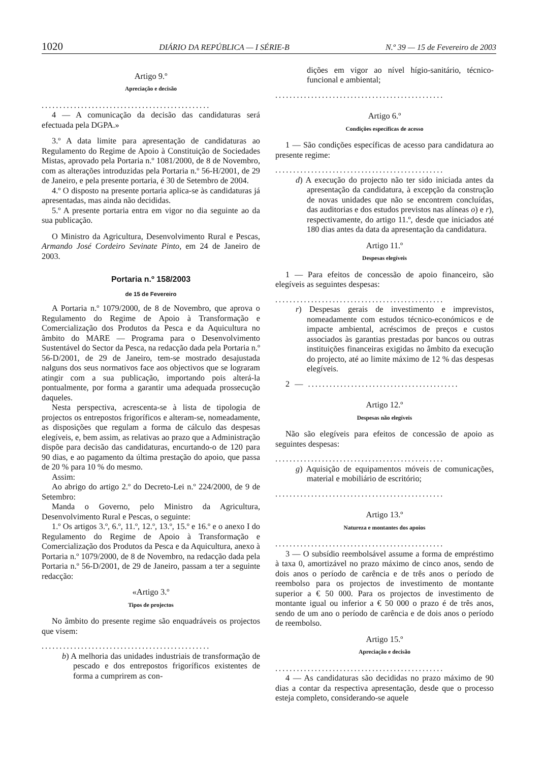1020 DIÁRIO DA REPÚBLICA — I SÉRIE-B N.º 39 — 15 de Fevereiro de 2003
Artigo 9.º
Apreciação e decisão
...............................................
4 — A comunicação da decisão das candidaturas será efectuada pela DGPA.»
3.º A data limite para apresentação de candidaturas ao Regulamento do Regime de Apoio à Constituição de Sociedades Mistas, aprovado pela Portaria n.º 1081/2000, de 8 de Novembro, com as alterações introduzidas pela Portaria n.º 56-H/2001, de 29 de Janeiro, e pela presente portaria, é 30 de Setembro de 2004.
4.º O disposto na presente portaria aplica-se às candidaturas já apresentadas, mas ainda não decididas.
5.º A presente portaria entra em vigor no dia seguinte ao da sua publicação.
O Ministro da Agricultura, Desenvolvimento Rural e Pescas, Armando José Cordeiro Sevinate Pinto, em 24 de Janeiro de 2003.
Portaria n.º 158/2003
de 15 de Fevereiro
A Portaria n.º 1079/2000, de 8 de Novembro, que aprova o Regulamento do Regime de Apoio à Transformação e Comercialização dos Produtos da Pesca e da Aquicultura no âmbito do MARE — Programa para o Desenvolvimento Sustentável do Sector da Pesca, na redacção dada pela Portaria n.º 56-D/2001, de 29 de Janeiro, tem-se mostrado desajustada nalguns dos seus normativos face aos objectivos que se lograram atingir com a sua publicação, importando pois alterá-la pontualmente, por forma a garantir uma adequada prossecução daqueles.
Nesta perspectiva, acrescenta-se à lista de tipologia de projectos os entrepostos frigoríficos e alteram-se, nomeadamente, as disposições que regulam a forma de cálculo das despesas elegíveis, e, bem assim, as relativas ao prazo que a Administração dispõe para decisão das candidaturas, encurtando-o de 120 para 90 dias, e ao pagamento da última prestação do apoio, que passa de 20 % para 10 % do mesmo.
Assim:
Ao abrigo do artigo 2.º do Decreto-Lei n.º 224/2000, de 9 de Setembro:
Manda o Governo, pelo Ministro da Agricultura, Desenvolvimento Rural e Pescas, o seguinte:
1.º Os artigos 3.º, 6.º, 11.º, 12.º, 13.º, 15.º e 16.º e o anexo I do Regulamento do Regime de Apoio à Transformação e Comercialização dos Produtos da Pesca e da Aquicultura, anexo à Portaria n.º 1079/2000, de 8 de Novembro, na redacção dada pela Portaria n.º 56-D/2001, de 29 de Janeiro, passam a ter a seguinte redacção:
«Artigo 3.º
Tipos de projectos
No âmbito do presente regime são enquadráveis os projectos que visem:
...............................................
b) A melhoria das unidades industriais de transformação de pescado e dos entrepostos frigoríficos existentes de forma a cumprirem as con-
dições em vigor ao nível hígio-sanitário, técnico-funcional e ambiental;
...............................................
Artigo 6.º
Condições específicas de acesso
1 — São condições específicas de acesso para candidatura ao presente regime:
...............................................
d) A execução do projecto não ter sido iniciada antes da apresentação da candidatura, à excepção da construção de novas unidades que não se encontrem concluídas, das auditorias e dos estudos previstos nas alíneas o) e r), respectivamente, do artigo 11.º, desde que iniciados até 180 dias antes da data da apresentação da candidatura.
Artigo 11.º
Despesas elegíveis
1 — Para efeitos de concessão de apoio financeiro, são elegíveis as seguintes despesas:
...............................................
r) Despesas gerais de investimento e imprevistos, nomeadamente com estudos técnico-económicos e de impacte ambiental, acréscimos de preços e custos associados às garantias prestadas por bancos ou outras instituições financeiras exigidas no âmbito da execução do projecto, até ao limite máximo de 12 % das despesas elegíveis.
2 — ..........................................
Artigo 12.º
Despesas não elegíveis
Não são elegíveis para efeitos de concessão de apoio as seguintes despesas:
...............................................
g) Aquisição de equipamentos móveis de comunicações, material e mobiliário de escritório;
...............................................
Artigo 13.º
Natureza e montantes dos apoios
...............................................
3 — O subsídio reembolsável assume a forma de empréstimo à taxa 0, amortizável no prazo máximo de cinco anos, sendo de dois anos o período de carência e de três anos o período de reembolso para os projectos de investimento de montante superior a € 50 000. Para os projectos de investimento de montante igual ou inferior a € 50 000 o prazo é de três anos, sendo de um ano o período de carência e de dois anos o período de reembolso.
Artigo 15.º
Apreciação e decisão
...............................................
4 — As candidaturas são decididas no prazo máximo de 90 dias a contar da respectiva apresentação, desde que o processo esteja completo, considerando-se aquele